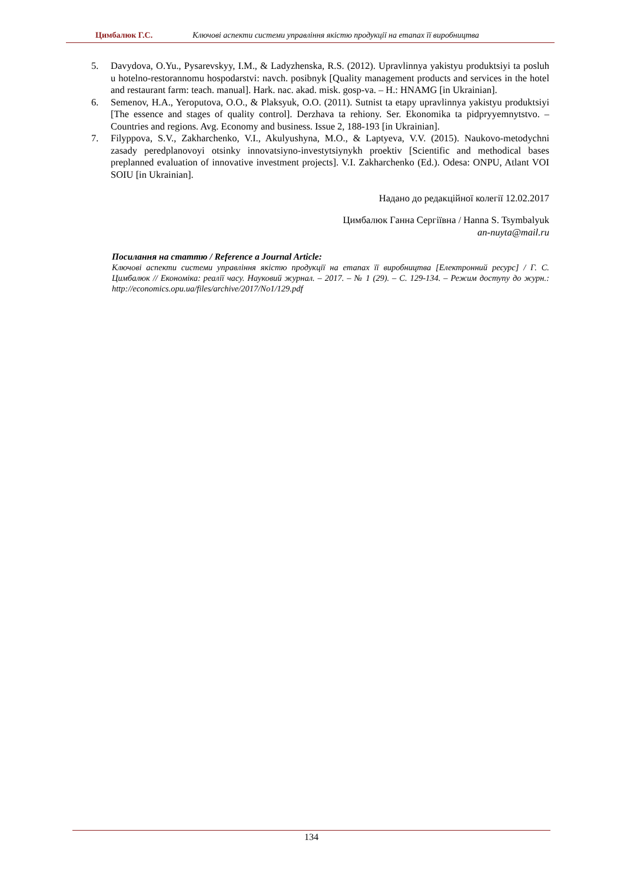Цимбалюк Г.С. Ключові аспекти системи управління якістю продукції на етапах її виробництва
5. Davydova, O.Yu., Pysarevskyy, I.M., & Ladyzhenska, R.S. (2012). Upravlinnya yakistyu produktsiyi ta posluh u hotelno-restorannomu hospodarstvi: navch. posibnyk [Quality management products and services in the hotel and restaurant farm: teach. manual]. Hark. nac. akad. misk. gosp-va. – H.: HNAMG [in Ukrainian].
6. Semenov, H.A., Yeroputova, O.O., & Plaksyuk, O.O. (2011). Sutnist ta etapy upravlinnya yakistyu produktsiyi [The essence and stages of quality control]. Derzhava ta rehiony. Ser. Ekonomika ta pidpryyemnytstvo. – Countries and regions. Avg. Economy and business. Issue 2, 188-193 [in Ukrainian].
7. Filyppova, S.V., Zakharchenko, V.I., Akulyushyna, M.O., & Laptyeva, V.V. (2015). Naukovo-metodychni zasady peredplanovoyi otsinky innovatsiyno-investytsiynykh proektiv [Scientific and methodical bases preplanned evaluation of innovative investment projects]. V.I. Zakharchenko (Ed.). Odesa: ONPU, Atlant VOI SOIU [in Ukrainian].
Надано до редакційної колегії 12.02.2017
Цимбалюк Ганна Сергіївна / Hanna S. Tsymbalyuk
an-nuyta@mail.ru
Посилання на статтю / Reference a Journal Article:
Ключові аспекти системи управління якістю продукції на етапах її виробництва [Електронний ресурс] / Г. С. Цимбалюк // Економіка: реалії часу. Науковий журнал. – 2017. – № 1 (29). – С. 129-134. – Режим доступу до журн.: http://economics.opu.ua/files/archive/2017/No1/129.pdf
134